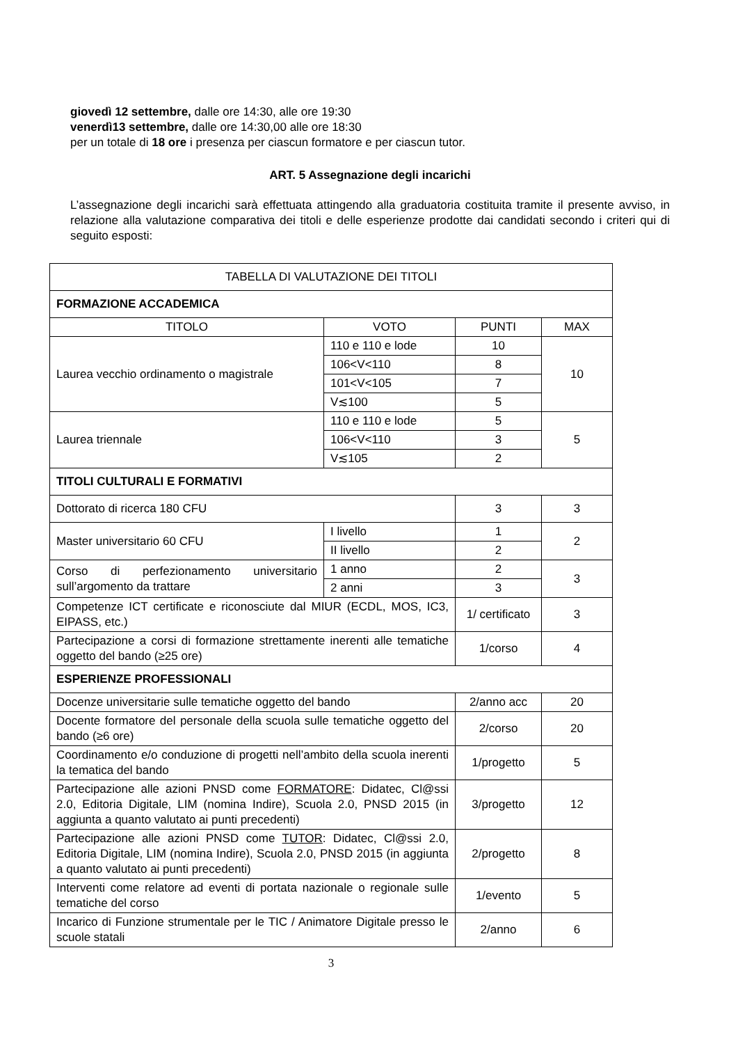giovedì 12 settembre, dalle ore 14:30, alle ore 19:30
venerdì13 settembre, dalle ore 14:30,00 alle ore 18:30
per un totale di 18 ore i presenza per ciascun formatore e per ciascun tutor.
ART. 5 Assegnazione degli incarichi
L’assegnazione degli incarichi sarà effettuata attingendo alla graduatoria costituita tramite il presente avviso, in relazione alla valutazione comparativa dei titoli e delle esperienze prodotte dai candidati secondo i criteri qui di seguito esposti:
| TABELLA DI VALUTAZIONE DEI TITOLI | | | |
| --- | --- | --- | --- |
| FORMAZIONE ACCADEMICA | | | |
| TITOLO | VOTO | PUNTI | MAX |
| Laurea vecchio ordinamento o magistrale | 110 e 110 e lode | 10 | 10 |
| | 106<V<110 | 8 | |
| | 101<V<105 | 7 | |
| | V≲100 | 5 | |
| Laurea triennale | 110 e 110 e lode | 5 | 5 |
| | 106<V<110 | 3 | |
| | V≲105 | 2 | |
| TITOLI CULTURALI E FORMATIVI | | | |
| Dottorato di ricerca 180 CFU | | 3 | 3 |
| Master universitario 60 CFU | I livello | 1 | 2 |
| | II livello | 2 | |
| Corso di perfezionamento universitario sull’argomento da trattare | 1 anno | 2 | 3 |
| | 2 anni | 3 | |
| Competenze ICT certificate e riconosciute dal MIUR (ECDL, MOS, IC3, EIPASS, etc.) | | 1/ certificato | 3 |
| Partecipazione a corsi di formazione strettamente inerenti alle tematiche oggetto del bando (≥25 ore) | | 1/corso | 4 |
| ESPERIENZE PROFESSIONALI | | | |
| Docenze universitarie sulle tematiche oggetto del bando | | 2/anno acc | 20 |
| Docente formatore del personale della scuola sulle tematiche oggetto del bando (≥6 ore) | | 2/corso | 20 |
| Coordinamento e/o conduzione di progetti nell’ambito della scuola inerenti la tematica del bando | | 1/progetto | 5 |
| Partecipazione alle azioni PNSD come FORMATORE : Didatec, Cl@ssi 2.0, Editoria Digitale, LIM (nomina Indire), Scuola 2.0, PNSD 2015 (in aggiunta a quanto valutato ai punti precedenti) | | 3/progetto | 12 |
| Partecipazione alle azioni PNSD come TUTOR : Didatec, Cl@ssi 2.0, Editoria Digitale, LIM (nomina Indire), Scuola 2.0, PNSD 2015 (in aggiunta a quanto valutato ai punti precedenti) | | 2/progetto | 8 |
| Interventi come relatore ad eventi di portata nazionale o regionale sulle tematiche del corso | | 1/evento | 5 |
| Incarico di Funzione strumentale per le TIC / Animatore Digitale presso le scuole statali | | 2/anno | 6 |
3